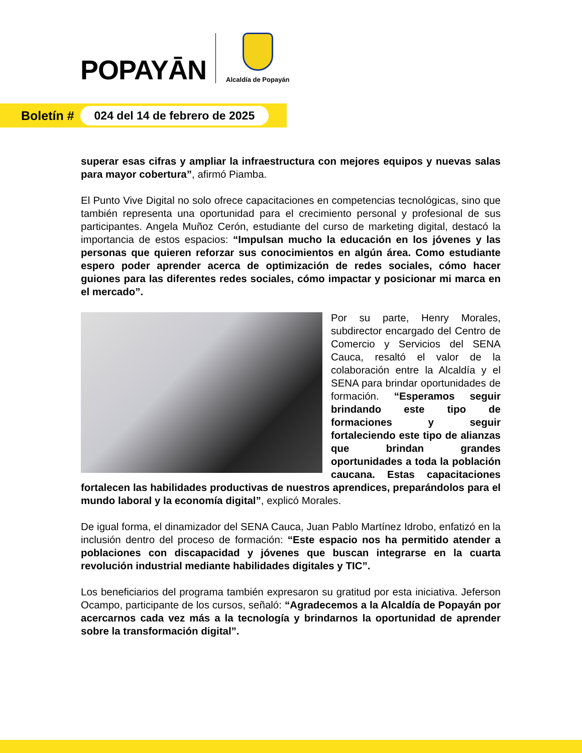POPAYĀN
Alcaldía de Popayán
Boletín # 024 del 14 de febrero de 2025
superar esas cifras y ampliar la infraestructura con mejores equipos y nuevas salas para mayor cobertura”, afirmó Piamba.
El Punto Vive Digital no solo ofrece capacitaciones en competencias tecnológicas, sino que también representa una oportunidad para el crecimiento personal y profesional de sus participantes. Angela Muñoz Cerón, estudiante del curso de marketing digital, destacó la importancia de estos espacios: “Impulsan mucho la educación en los jóvenes y las personas que quieren reforzar sus conocimientos en algún área. Como estudiante espero poder aprender acerca de optimización de redes sociales, cómo hacer guiones para las diferentes redes sociales, cómo impactar y posicionar mi marca en el mercado”.
Por su parte, Henry Morales, subdirector encargado del Centro de Comercio y Servicios del SENA Cauca, resaltó el valor de la colaboración entre la Alcaldía y el SENA para brindar oportunidades de formación. “Esperamos seguir brindando este tipo de formaciones y seguir fortaleciendo este tipo de alianzas que brindan grandes oportunidades a toda la población caucana. Estas capacitaciones fortalecen las habilidades productivas de nuestros aprendices, preparándolos para el mundo laboral y la economía digital”, explicó Morales.
De igual forma, el dinamizador del SENA Cauca, Juan Pablo Martínez Idrobo, enfatizó en la inclusión dentro del proceso de formación: “Este espacio nos ha permitido atender a poblaciones con discapacidad y jóvenes que buscan integrarse en la cuarta revolución industrial mediante habilidades digitales y TIC”.
Los beneficiarios del programa también expresaron su gratitud por esta iniciativa. Jeferson Ocampo, participante de los cursos, señaló: “Agradecemos a la Alcaldía de Popayán por acercarnos cada vez más a la tecnología y brindarnos la oportunidad de aprender sobre la transformación digital”.